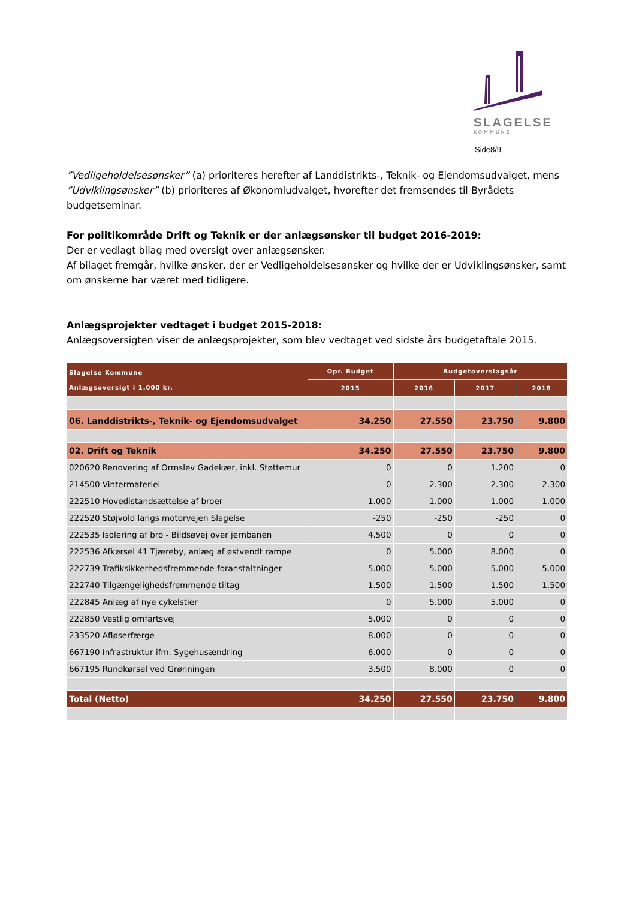SLAGELSE
KOMMUNE
Side8/9
”Vedligeholdelsesønsker” (a) prioriteres herefter af Landdistrikts-, Teknik- og Ejendomsudvalget, mens ”Udviklingsønsker” (b) prioriteres af Økonomiudvalget, hvorefter det fremsendes til Byrådets budgetseminar.
For politikområde Drift og Teknik er der anlægsønsker til budget 2016-2019:
Der er vedlagt bilag med oversigt over anlægsønsker.
Af bilaget fremgår, hvilke ønsker, der er Vedligeholdelsesønsker og hvilke der er Udviklingsønsker, samt om ønskerne har været med tidligere.
Anlægsprojekter vedtaget i budget 2015-2018:
Anlægsoversigten viser de anlægsprojekter, som blev vedtaget ved sidste års budgetaftale 2015.
| Slagelse Kommune Anlægsoversigt i 1.000 kr. | Opr. Budget | Budgetoverslagsår | | |
| --- | --- | --- | --- | --- |
| | 2015 | 2016 | 2017 | 2018 |
| 06. Landdistrikts-, Teknik- og Ejendomsudvalget | 34.250 | 27.550 | 23.750 | 9.800 |
| 02. Drift og Teknik | 34.250 | 27.550 | 23.750 | 9.800 |
| 020620 Renovering af Ormslev Gadekær, inkl. Støttemur | 0 | 0 | 1.200 | 0 |
| 214500 Vintermateriel | 0 | 2.300 | 2.300 | 2.300 |
| 222510 Hovedistandsættelse af broer | 1.000 | 1.000 | 1.000 | 1.000 |
| 222520 Støjvold langs motorvejen Slagelse | -250 | -250 | -250 | 0 |
| 222535 Isolering af bro - Bildsøvej over jernbanen | 4.500 | 0 | 0 | 0 |
| 222536 Afkørsel 41 Tjæreby, anlæg af østvendt rampe | 0 | 5.000 | 8.000 | 0 |
| 222739 Trafiksikkerhedsfremmende foranstaltninger | 5.000 | 5.000 | 5.000 | 5.000 |
| 222740 Tilgængelighedsfremmende tiltag | 1.500 | 1.500 | 1.500 | 1.500 |
| 222845 Anlæg af nye cykelstier | 0 | 5.000 | 5.000 | 0 |
| 222850 Vestlig omfartsvej | 5.000 | 0 | 0 | 0 |
| 233520 Afløserfærge | 8.000 | 0 | 0 | 0 |
| 667190 Infrastruktur ifm. Sygehusændring | 6.000 | 0 | 0 | 0 |
| 667195 Rundkørsel ved Grønningen | 3.500 | 8.000 | 0 | 0 |
| Total (Netto) | 34.250 | 27.550 | 23.750 | 9.800 |